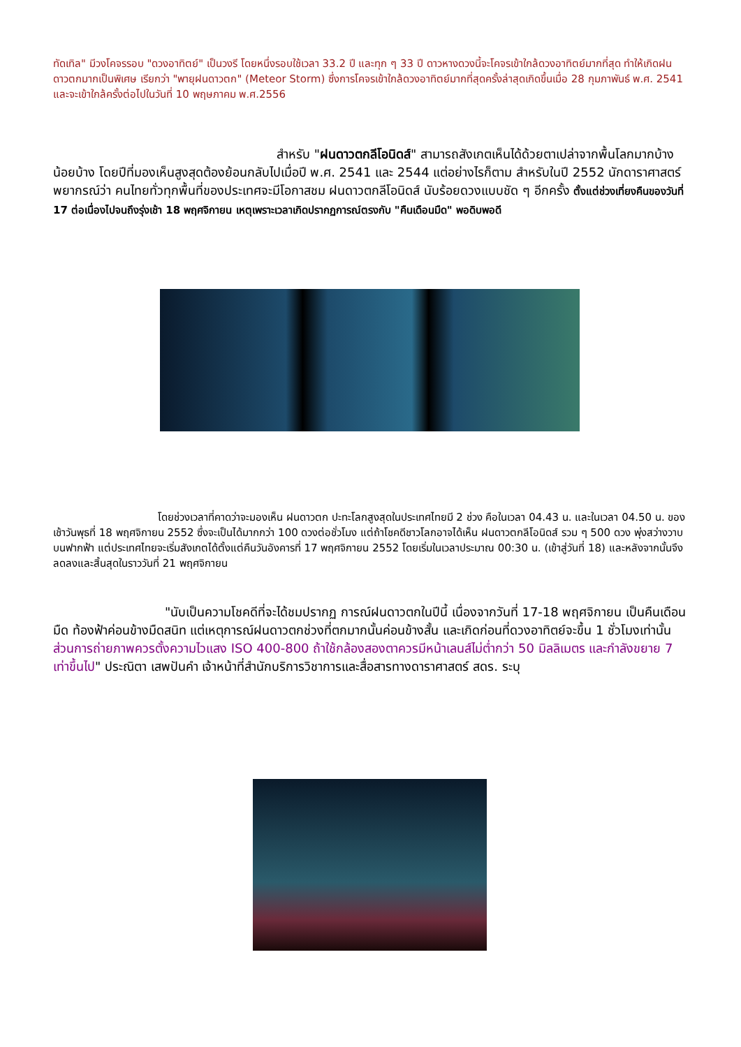ทัดเทิล" มีวงโคจรรอบ "ดวงอาทิตย์" เป็นวงรี โดยหนึ่งรอบใช้เวลา 33.2 ปี และทุก ๆ 33 ปี ดาวหางดวงนี้จะโคจรเข้าใกล้ดวงอาทิตย์มากที่สุด ทำให้เกิดฝนดาวตกมากเป็นพิเศษ เรียกว่า "พายุฝนดาวตก" (Meteor Storm) ซึ่งการโคจรเข้าใกล้ดวงอาทิตย์มากที่สุดครั้งล่าสุดเกิดขึ้นเมื่อ 28 กุมภาพันธ์ พ.ศ. 2541 และจะเข้าใกล้ครั้งต่อไปในวันที่ 10 พฤษภาคม พ.ศ.2556
สำหรับ "ฝนดาวตกลีโอนิดส์" สามารถสังเกตเห็นได้ด้วยตาเปล่าจากพื้นโลกมากบ้างน้อยบ้าง โดยปีที่มองเห็นสูงสุดต้องย้อนกลับไปเมื่อปี พ.ศ. 2541 และ 2544 แต่อย่างไรก็ตาม สำหรับในปี 2552 นักดาราศาสตร์พยากรณ์ว่า คนไทยทั่วทุกพื้นที่ของประเทศจะมีโอกาสชม ฝนดาวตกลีโอนิดส์ นับร้อยดวงแบบชัด ๆ อีกครั้ง ตั้งแต่ช่วงเที่ยงคืนของวันที่ 17 ต่อเนื่องไปจนถึงรุ่งเช้า 18 พฤศจิกายน เหตุเพราะเวลาเกิดปรากฏการณ์ตรงกับ "คืนเดือนมืด" พอดิบพอดี
โดยช่วงเวลาที่คาดว่าจะมองเห็น ฝนดาวตก ปะทะโลกสูงสุดในประเทศไทยมี 2 ช่วง คือในเวลา 04.43 น. และในเวลา 04.50 น. ของเช้าวันพุธที่ 18 พฤศจิกายน 2552 ซึ่งจะเป็นได้มากกว่า 100 ดวงต่อชั่วโมง แต่ถ้าโชคดีชาวโลกอาจได้เห็น ฝนดาวตกลีโอนิดส์ รวม ๆ 500 ดวง พุ่งสว่างวาบบนฟากฟ้า แต่ประเทศไทยจะเริ่มสังเกตได้ตั้งแต่คืนวันอังคารที่ 17 พฤศจิกายน 2552 โดยเริ่มในเวลาประมาณ 00:30 น. (เข้าสู่วันที่ 18) และหลังจากนั้นจึงลดลงและสิ้นสุดในราววันที่ 21 พฤศจิกายน
"นับเป็นความโชคดีที่จะได้ชมปรากฏ การณ์ฝนดาวตกในปีนี้ เนื่องจากวันที่ 17-18 พฤศจิกายน เป็นคืนเดือนมืด ท้องฟ้าค่อนข้างมืดสนิท แต่เหตุการณ์ฝนดาวตกช่วงที่ตกมากนั้นค่อนข้างสั้น และเกิดก่อนที่ดวงอาทิตย์จะขึ้น 1 ชั่วโมงเท่านั้น ส่วนการถ่ายภาพควรตั้งความไวแสง ISO 400-800 ถ้าใช้กล้องสองตาควรมีหน้าเลนส์ไม่ต่ำกว่า 50 มิลลิเมตร และกำลังขยาย 7 เท่าขึ้นไป" ประณิตา เสพปันคำ เจ้าหน้าที่สำนักบริการวิชาการและสื่อสารทางดาราศาสตร์ สดร. ระบุ